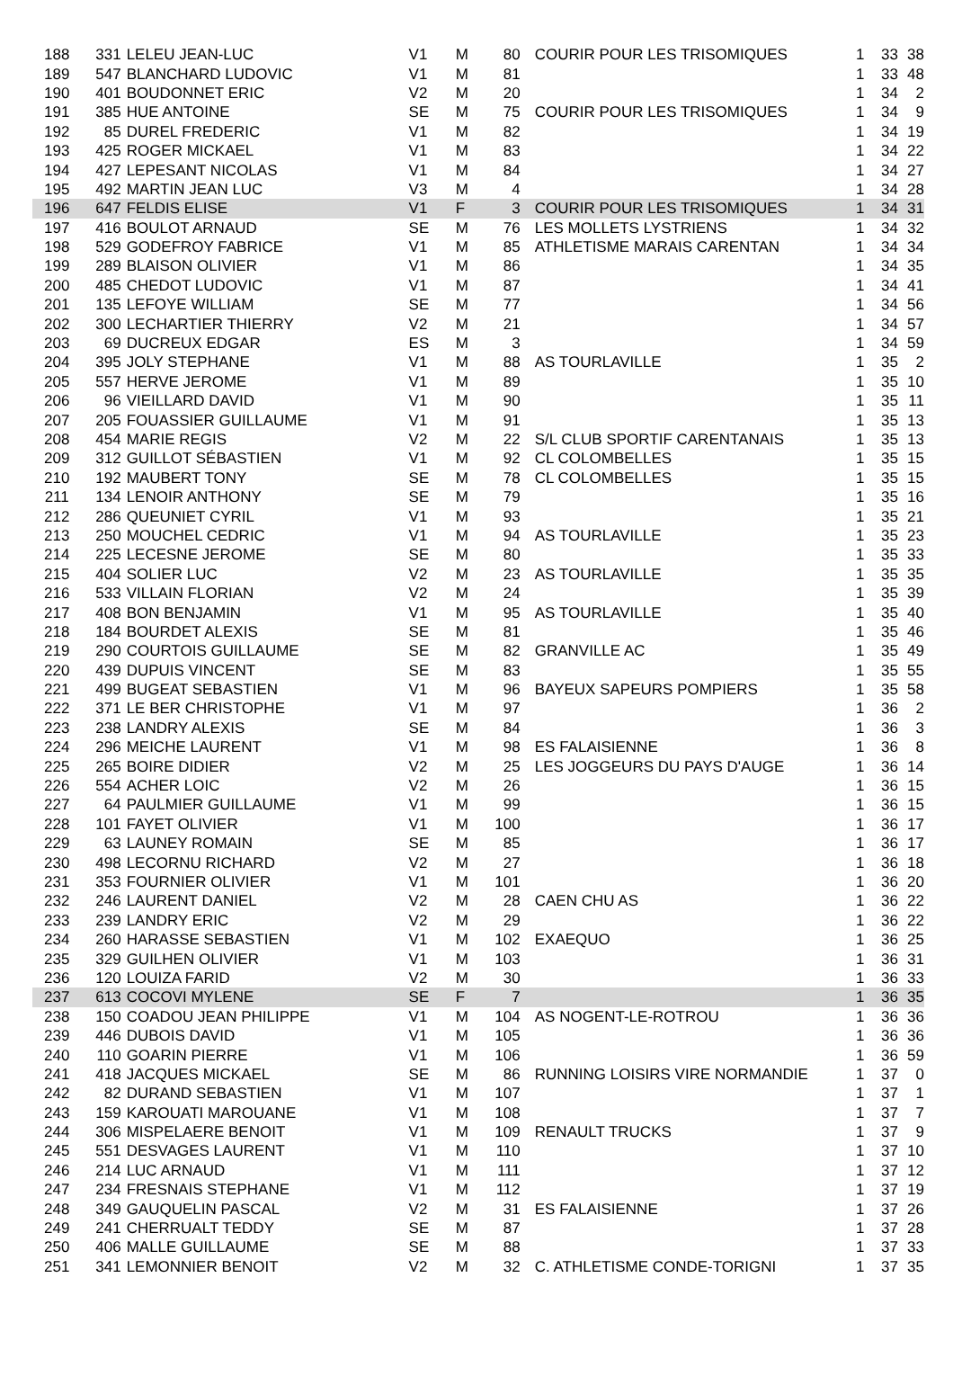| 188 | 331 | LELEU JEAN-LUC | V1 | M | 80 | COURIR POUR LES TRISOMIQUES | 1 | 33 | 38 |
| 189 | 547 | BLANCHARD LUDOVIC | V1 | M | 81 | | 1 | 33 | 48 |
| 190 | 401 | BOUDONNET ERIC | V2 | M | 20 | | 1 | 34 | 2 |
| 191 | 385 | HUE ANTOINE | SE | M | 75 | COURIR POUR LES TRISOMIQUES | 1 | 34 | 9 |
| 192 | 85 | DUREL FREDERIC | V1 | M | 82 | | 1 | 34 | 19 |
| 193 | 425 | ROGER MICKAEL | V1 | M | 83 | | 1 | 34 | 22 |
| 194 | 427 | LEPESANT NICOLAS | V1 | M | 84 | | 1 | 34 | 27 |
| 195 | 492 | MARTIN JEAN LUC | V3 | M | 4 | | 1 | 34 | 28 |
| 196 | 647 | FELDIS ELISE | V1 | F | 3 | COURIR POUR LES TRISOMIQUES | 1 | 34 | 31 |
| 197 | 416 | BOULOT ARNAUD | SE | M | 76 | LES MOLLETS LYSTRIENS | 1 | 34 | 32 |
| 198 | 529 | GODEFROY FABRICE | V1 | M | 85 | ATHLETISME MARAIS CARENTAN | 1 | 34 | 34 |
| 199 | 289 | BLAISON OLIVIER | V1 | M | 86 | | 1 | 34 | 35 |
| 200 | 485 | CHEDOT LUDOVIC | V1 | M | 87 | | 1 | 34 | 41 |
| 201 | 135 | LEFOYE WILLIAM | SE | M | 77 | | 1 | 34 | 56 |
| 202 | 300 | LECHARTIER THIERRY | V2 | M | 21 | | 1 | 34 | 57 |
| 203 | 69 | DUCREUX EDGAR | ES | M | 3 | | 1 | 34 | 59 |
| 204 | 395 | JOLY STEPHANE | V1 | M | 88 | AS TOURLAVILLE | 1 | 35 | 2 |
| 205 | 557 | HERVE JEROME | V1 | M | 89 | | 1 | 35 | 10 |
| 206 | 96 | VIEILLARD DAVID | V1 | M | 90 | | 1 | 35 | 11 |
| 207 | 205 | FOUASSIER GUILLAUME | V1 | M | 91 | | 1 | 35 | 13 |
| 208 | 454 | MARIE REGIS | V2 | M | 22 | S/L CLUB SPORTIF CARENTANAIS | 1 | 35 | 13 |
| 209 | 312 | GUILLOT SÉBASTIEN | V1 | M | 92 | CL COLOMBELLES | 1 | 35 | 15 |
| 210 | 192 | MAUBERT TONY | SE | M | 78 | CL COLOMBELLES | 1 | 35 | 15 |
| 211 | 134 | LENOIR ANTHONY | SE | M | 79 | | 1 | 35 | 16 |
| 212 | 286 | QUEUNIET CYRIL | V1 | M | 93 | | 1 | 35 | 21 |
| 213 | 250 | MOUCHEL CEDRIC | V1 | M | 94 | AS TOURLAVILLE | 1 | 35 | 23 |
| 214 | 225 | LECESNE JEROME | SE | M | 80 | | 1 | 35 | 33 |
| 215 | 404 | SOLIER LUC | V2 | M | 23 | AS TOURLAVILLE | 1 | 35 | 35 |
| 216 | 533 | VILLAIN FLORIAN | V2 | M | 24 | | 1 | 35 | 39 |
| 217 | 408 | BON BENJAMIN | V1 | M | 95 | AS TOURLAVILLE | 1 | 35 | 40 |
| 218 | 184 | BOURDET ALEXIS | SE | M | 81 | | 1 | 35 | 46 |
| 219 | 290 | COURTOIS GUILLAUME | SE | M | 82 | GRANVILLE AC | 1 | 35 | 49 |
| 220 | 439 | DUPUIS VINCENT | SE | M | 83 | | 1 | 35 | 55 |
| 221 | 499 | BUGEAT SEBASTIEN | V1 | M | 96 | BAYEUX SAPEURS POMPIERS | 1 | 35 | 58 |
| 222 | 371 | LE BER CHRISTOPHE | V1 | M | 97 | | 1 | 36 | 2 |
| 223 | 238 | LANDRY ALEXIS | SE | M | 84 | | 1 | 36 | 3 |
| 224 | 296 | MEICHE LAURENT | V1 | M | 98 | ES FALAISIENNE | 1 | 36 | 8 |
| 225 | 265 | BOIRE DIDIER | V2 | M | 25 | LES JOGGEURS DU PAYS D'AUGE | 1 | 36 | 14 |
| 226 | 554 | ACHER LOIC | V2 | M | 26 | | 1 | 36 | 15 |
| 227 | 64 | PAULMIER GUILLAUME | V1 | M | 99 | | 1 | 36 | 15 |
| 228 | 101 | FAYET OLIVIER | V1 | M | 100 | | 1 | 36 | 17 |
| 229 | 63 | LAUNEY ROMAIN | SE | M | 85 | | 1 | 36 | 17 |
| 230 | 498 | LECORNU RICHARD | V2 | M | 27 | | 1 | 36 | 18 |
| 231 | 353 | FOURNIER OLIVIER | V1 | M | 101 | | 1 | 36 | 20 |
| 232 | 246 | LAURENT DANIEL | V2 | M | 28 | CAEN CHU AS | 1 | 36 | 22 |
| 233 | 239 | LANDRY ERIC | V2 | M | 29 | | 1 | 36 | 22 |
| 234 | 260 | HARASSE SEBASTIEN | V1 | M | 102 | EXAEQUO | 1 | 36 | 25 |
| 235 | 329 | GUILHEN OLIVIER | V1 | M | 103 | | 1 | 36 | 31 |
| 236 | 120 | LOUIZA FARID | V2 | M | 30 | | 1 | 36 | 33 |
| 237 | 613 | COCOVI MYLENE | SE | F | 7 | | 1 | 36 | 35 |
| 238 | 150 | COADOU JEAN PHILIPPE | V1 | M | 104 | AS NOGENT-LE-ROTROU | 1 | 36 | 36 |
| 239 | 446 | DUBOIS DAVID | V1 | M | 105 | | 1 | 36 | 36 |
| 240 | 110 | GOARIN PIERRE | V1 | M | 106 | | 1 | 36 | 59 |
| 241 | 418 | JACQUES MICKAEL | SE | M | 86 | RUNNING LOISIRS VIRE NORMANDIE | 1 | 37 | 0 |
| 242 | 82 | DURAND SEBASTIEN | V1 | M | 107 | | 1 | 37 | 1 |
| 243 | 159 | KAROUATI MAROUANE | V1 | M | 108 | | 1 | 37 | 7 |
| 244 | 306 | MISPELAERE BENOIT | V1 | M | 109 | RENAULT TRUCKS | 1 | 37 | 9 |
| 245 | 551 | DESVAGES LAURENT | V1 | M | 110 | | 1 | 37 | 10 |
| 246 | 214 | LUC ARNAUD | V1 | M | 111 | | 1 | 37 | 12 |
| 247 | 234 | FRESNAIS STEPHANE | V1 | M | 112 | | 1 | 37 | 19 |
| 248 | 349 | GAUQUELIN PASCAL | V2 | M | 31 | ES FALAISIENNE | 1 | 37 | 26 |
| 249 | 241 | CHERRUALT TEDDY | SE | M | 87 | | 1 | 37 | 28 |
| 250 | 406 | MALLE GUILLAUME | SE | M | 88 | | 1 | 37 | 33 |
| 251 | 341 | LEMONNIER BENOIT | V2 | M | 32 | C. ATHLETISME CONDE-TORIGNI | 1 | 37 | 35 |